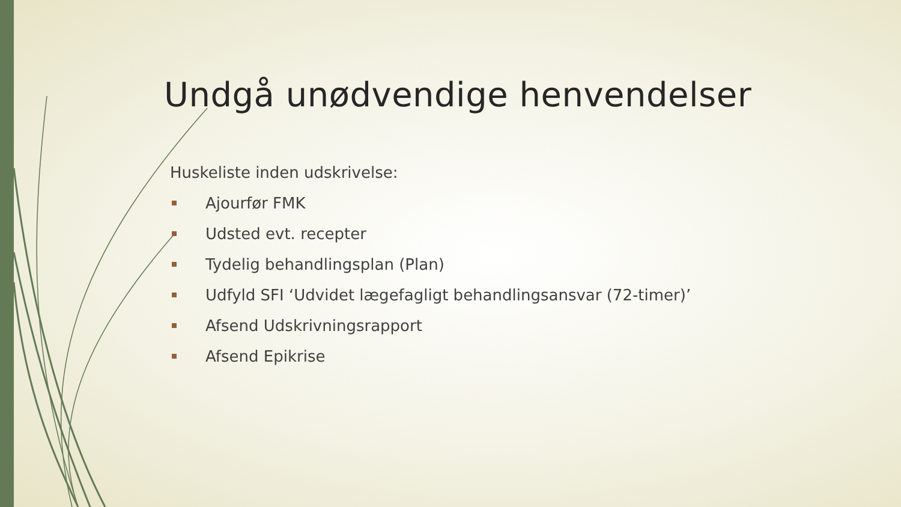Undgå unødvendige henvendelser
Huskeliste inden udskrivelse:
Ajourfør FMK
Udsted evt. recepter
Tydelig behandlingsplan (Plan)
Udfyld SFI ‘Udvidet lægefagligt behandlingsansvar (72-timer)’
Afsend Udskrivningsrapport
Afsend Epikrise